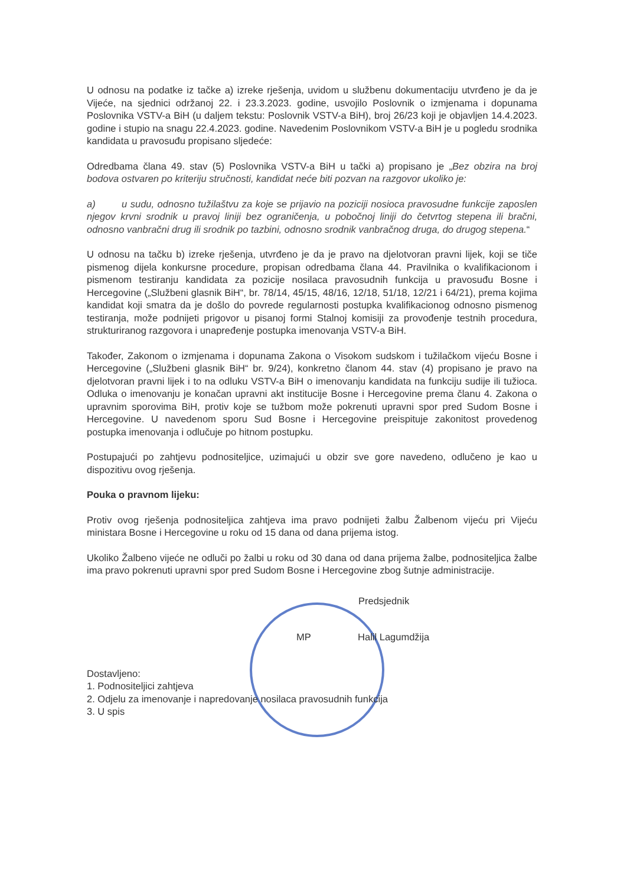U odnosu na podatke iz tačke a) izreke rješenja, uvidom u službenu dokumentaciju utvrđeno je da je Vijeće, na sjednici održanoj 22. i 23.3.2023. godine, usvojilo Poslovnik o izmjenama i dopunama Poslovnika VSTV-a BiH (u daljem tekstu: Poslovnik VSTV-a BiH), broj 26/23 koji je objavljen 14.4.2023. godine i stupio na snagu 22.4.2023. godine. Navedenim Poslovnikom VSTV-a BiH je u pogledu srodnika kandidata u pravosuđu propisano sljedeće:
Odredbama člana 49. stav (5) Poslovnika VSTV-a BiH u tački a) propisano je „Bez obzira na broj bodova ostvaren po kriteriju stručnosti, kandidat neće biti pozvan na razgovor ukoliko je:
a) u sudu, odnosno tužilaštvu za koje se prijavio na poziciji nosioca pravosudne funkcije zaposlen njegov krvni srodnik u pravoj liniji bez ograničenja, u pobočnoj liniji do četvrtog stepena ili bračni, odnosno vanbračni drug ili srodnik po tazbini, odnosno srodnik vanbračnog druga, do drugog stepena.“
U odnosu na tačku b) izreke rješenja, utvrđeno je da je pravo na djelotvoran pravni lijek, koji se tiče pismenog dijela konkursne procedure, propisan odredbama člana 44. Pravilnika o kvalifikacionom i pismenom testiranju kandidata za pozicije nosilaca pravosudnih funkcija u pravosuđu Bosne i Hercegovine („Službeni glasnik BiH“, br. 78/14, 45/15, 48/16, 12/18, 51/18, 12/21 i 64/21), prema kojima kandidat koji smatra da je došlo do povrede regularnosti postupka kvalifikacionog odnosno pismenog testiranja, može podnijeti prigovor u pisanoj formi Stalnoj komisiji za provođenje testnih procedura, strukturiranog razgovora i unapređenje postupka imenovanja VSTV-a BiH.
Također, Zakonom o izmjenama i dopunama Zakona o Visokom sudskom i tužilačkom vijeću Bosne i Hercegovine („Službeni glasnik BiH“ br. 9/24), konkretno članom 44. stav (4) propisano je pravo na djelotvoran pravni lijek i to na odluku VSTV-a BiH o imenovanju kandidata na funkciju sudije ili tužioca. Odluka o imenovanju je konačan upravni akt institucije Bosne i Hercegovine prema članu 4. Zakona o upravnim sporovima BiH, protiv koje se tužbom može pokrenuti upravni spor pred Sudom Bosne i Hercegovine. U navedenom sporu Sud Bosne i Hercegovine preispituje zakonitost provedenog postupka imenovanja i odlučuje po hitnom postupku.
Postupajući po zahtjevu podnositeljice, uzimajući u obzir sve gore navedeno, odlučeno je kao u dispozitivu ovog rješenja.
Pouka o pravnom lijeku:
Protiv ovog rješenja podnositeljica zahtjeva ima pravo podnijeti žalbu Žalbenom vijeću pri Vijeću ministara Bosne i Hercegovine u roku od 15 dana od dana prijema istog.
Ukoliko Žalbeno vijeće ne odluči po žalbi u roku od 30 dana od dana prijema žalbe, podnositeljica žalbe ima pravo pokrenuti upravni spor pred Sudom Bosne i Hercegovine zbog šutnje administracije.
Predsjednik
MP Halil Lagumdžija
Dostavljeno:
1. Podnositeljici zahtjeva
2. Odjelu za imenovanje i napredovanje nosilaca pravosudnih funkcija
3. U spis